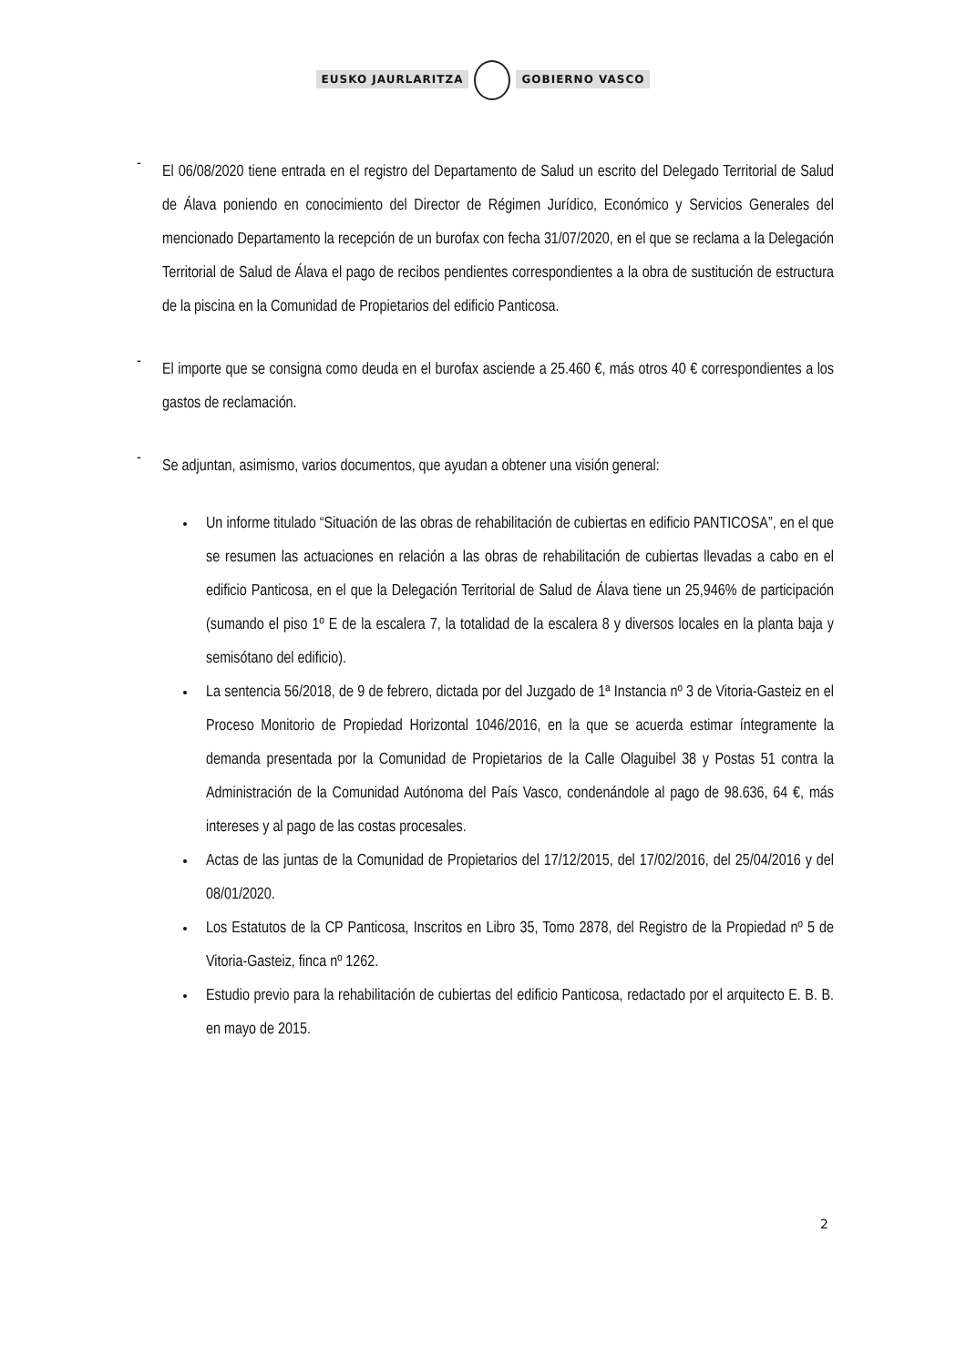EUSKO JAURLARITZA GOBIERNO VASCO
-
El 06/08/2020 tiene entrada en el registro del Departamento de Salud un escrito del Delegado Territorial de Salud de Álava poniendo en conocimiento del Director de Régimen Jurídico, Económico y Servicios Generales del mencionado Departamento la recepción de un burofax con fecha 31/07/2020, en el que se reclama a la Delegación Territorial de Salud de Álava el pago de recibos pendientes correspondientes a la obra de sustitución de estructura de la piscina en la Comunidad de Propietarios del edificio Panticosa.
-
El importe que se consigna como deuda en el burofax asciende a 25.460 €, más otros 40 € correspondientes a los gastos de reclamación.
-
Se adjuntan, asimismo, varios documentos, que ayudan a obtener una visión general:
Un informe titulado “Situación de las obras de rehabilitación de cubiertas en edificio PANTICOSA”, en el que se resumen las actuaciones en relación a las obras de rehabilitación de cubiertas llevadas a cabo en el edificio Panticosa, en el que la Delegación Territorial de Salud de Álava tiene un 25,946% de participación (sumando el piso 1º E de la escalera 7, la totalidad de la escalera 8 y diversos locales en la planta baja y semisótano del edificio).
La sentencia 56/2018, de 9 de febrero, dictada por del Juzgado de 1ª Instancia nº 3 de Vitoria-Gasteiz en el Proceso Monitorio de Propiedad Horizontal 1046/2016, en la que se acuerda estimar íntegramente la demanda presentada por la Comunidad de Propietarios de la Calle Olaguibel 38 y Postas 51 contra la Administración de la Comunidad Autónoma del País Vasco, condenándole al pago de 98.636, 64 €, más intereses y al pago de las costas procesales.
Actas de las juntas de la Comunidad de Propietarios del 17/12/2015, del 17/02/2016, del 25/04/2016 y del 08/01/2020.
Los Estatutos de la CP Panticosa, Inscritos en Libro 35, Tomo 2878, del Registro de la Propiedad nº 5 de Vitoria-Gasteiz, finca nº 1262.
Estudio previo para la rehabilitación de cubiertas del edificio Panticosa, redactado por el arquitecto E. B. B. en mayo de 2015.
2